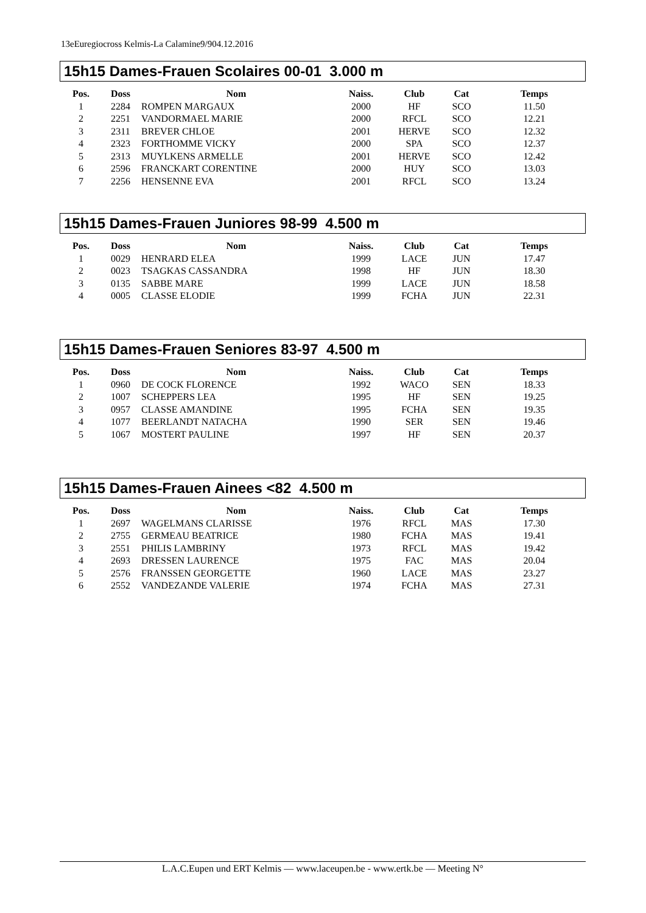13eEuregiocross Kelmis-La Calamine9/904.12.2016
15h15 Dames-Frauen Scolaires 00-01 3.000 m
| Pos. | Doss | Nom | Naiss. | Club | Cat | Temps |
| --- | --- | --- | --- | --- | --- | --- |
| 1 | 2284 | ROMPEN MARGAUX | 2000 | HF | SCO | 11.50 |
| 2 | 2251 | VANDORMAEL MARIE | 2000 | RFCL | SCO | 12.21 |
| 3 | 2311 | BREVER CHLOE | 2001 | HERVE | SCO | 12.32 |
| 4 | 2323 | FORTHOMME VICKY | 2000 | SPA | SCO | 12.37 |
| 5 | 2313 | MUYLKENS ARMELLE | 2001 | HERVE | SCO | 12.42 |
| 6 | 2596 | FRANCKART CORENTINE | 2000 | HUY | SCO | 13.03 |
| 7 | 2256 | HENSENNE EVA | 2001 | RFCL | SCO | 13.24 |
15h15 Dames-Frauen Juniores 98-99 4.500 m
| Pos. | Doss | Nom | Naiss. | Club | Cat | Temps |
| --- | --- | --- | --- | --- | --- | --- |
| 1 | 0029 | HENRARD ELEA | 1999 | LACE | JUN | 17.47 |
| 2 | 0023 | TSAGKAS CASSANDRA | 1998 | HF | JUN | 18.30 |
| 3 | 0135 | SABBE MARE | 1999 | LACE | JUN | 18.58 |
| 4 | 0005 | CLASSE ELODIE | 1999 | FCHA | JUN | 22.31 |
15h15 Dames-Frauen Seniores 83-97 4.500 m
| Pos. | Doss | Nom | Naiss. | Club | Cat | Temps |
| --- | --- | --- | --- | --- | --- | --- |
| 1 | 0960 | DE COCK FLORENCE | 1992 | WACO | SEN | 18.33 |
| 2 | 1007 | SCHEPPERS LEA | 1995 | HF | SEN | 19.25 |
| 3 | 0957 | CLASSE AMANDINE | 1995 | FCHA | SEN | 19.35 |
| 4 | 1077 | BEERLANDT NATACHA | 1990 | SER | SEN | 19.46 |
| 5 | 1067 | MOSTERT PAULINE | 1997 | HF | SEN | 20.37 |
15h15 Dames-Frauen Ainees <82 4.500 m
| Pos. | Doss | Nom | Naiss. | Club | Cat | Temps |
| --- | --- | --- | --- | --- | --- | --- |
| 1 | 2697 | WAGELMANS CLARISSE | 1976 | RFCL | MAS | 17.30 |
| 2 | 2755 | GERMEAU BEATRICE | 1980 | FCHA | MAS | 19.41 |
| 3 | 2551 | PHILIS LAMBRINY | 1973 | RFCL | MAS | 19.42 |
| 4 | 2693 | DRESSEN LAURENCE | 1975 | FAC | MAS | 20.04 |
| 5 | 2576 | FRANSSEN GEORGETTE | 1960 | LACE | MAS | 23.27 |
| 6 | 2552 | VANDEZANDE VALERIE | 1974 | FCHA | MAS | 27.31 |
L.A.C.Eupen und ERT Kelmis — www.laceupen.be - www.ertk.be — Meeting N°